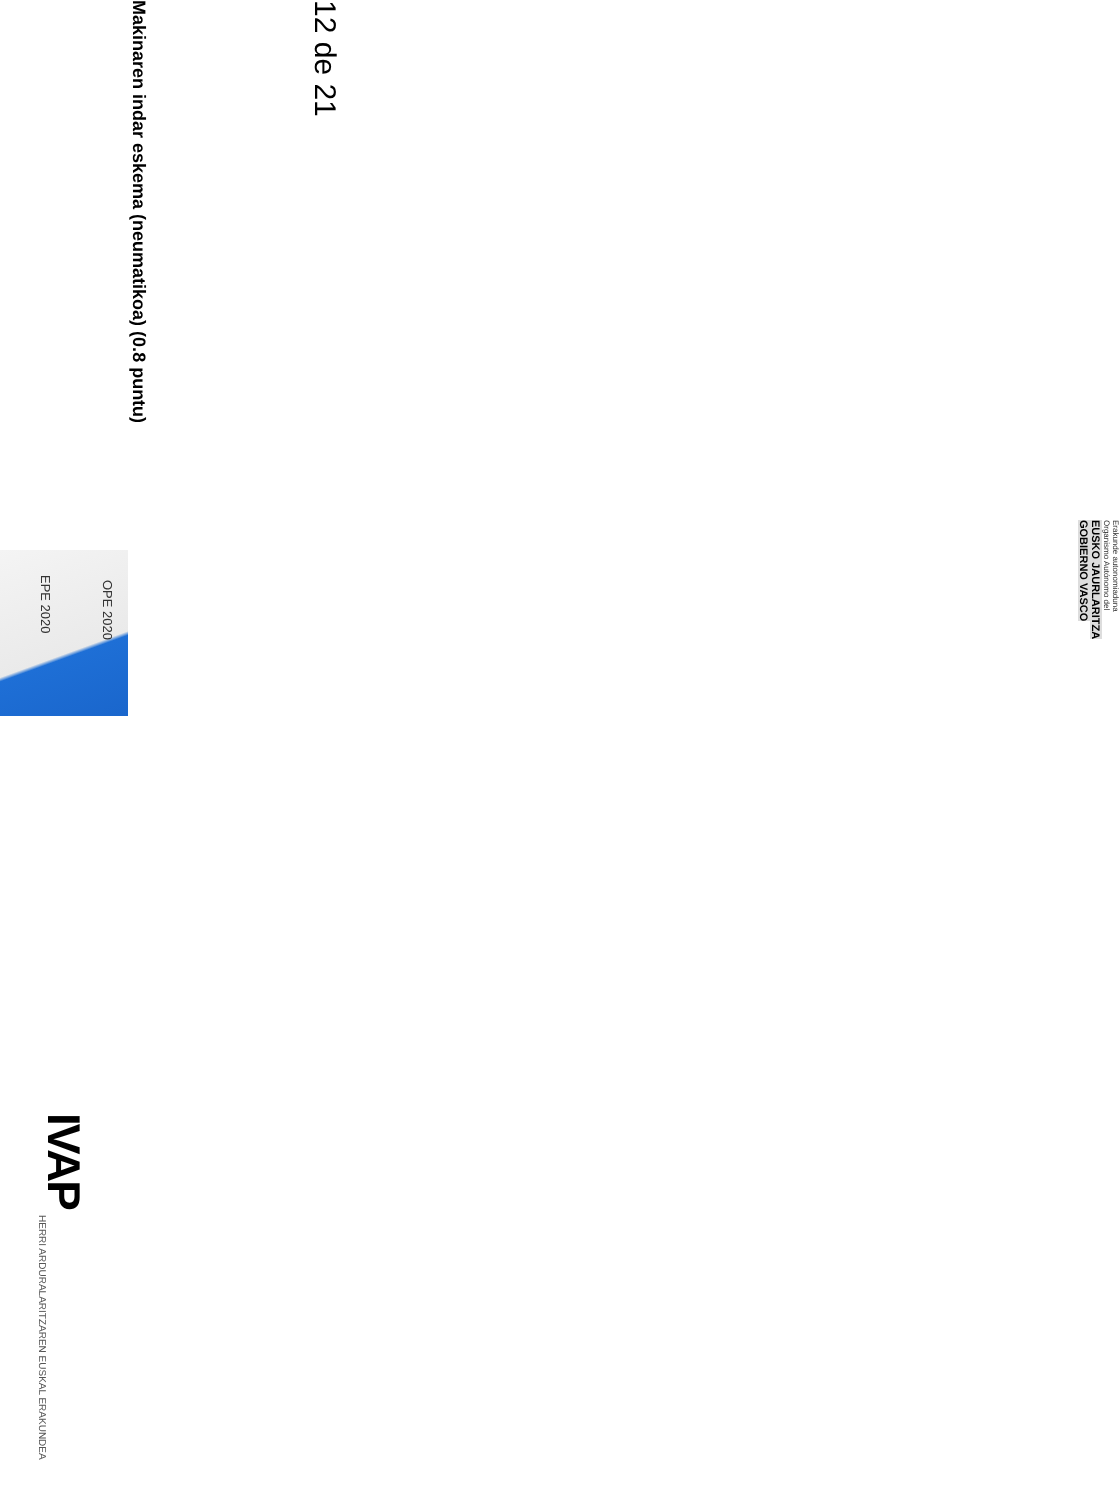EPE 2020
OPE 2020
IVAP HERRI ARDURALARITZAREN EUSKAL ERAKUNDEA
Makinaren indar eskema (neumatikoa) (0.8 puntu)
12 de 21
Erakunde autonomiaduna
Organismo Autónomo del
EUSKO JAURLARITZA
GOBIERNO VASCO